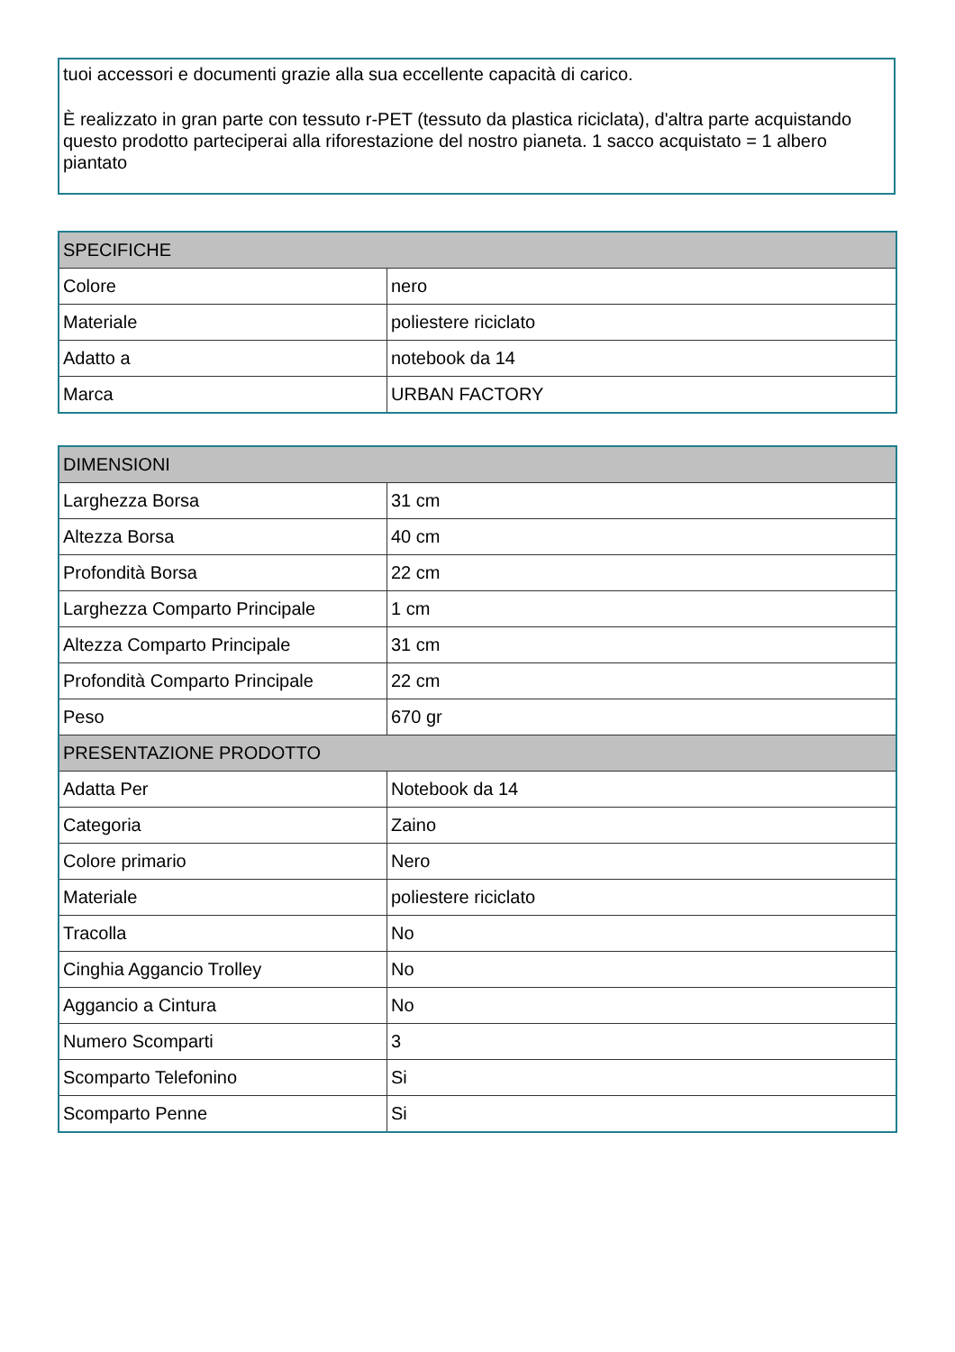tuoi accessori e documenti grazie alla sua eccellente capacità di carico.
È realizzato in gran parte con tessuto r-PET (tessuto da plastica riciclata), d'altra parte acquistando questo prodotto parteciperai alla riforestazione del nostro pianeta. 1 sacco acquistato = 1 albero piantato
| SPECIFICHE | |
| --- | --- |
| Colore | nero |
| Materiale | poliestere riciclato |
| Adatto a | notebook da 14 |
| Marca | URBAN FACTORY |
| DIMENSIONI | |
| --- | --- |
| Larghezza Borsa | 31 cm |
| Altezza Borsa | 40 cm |
| Profondità Borsa | 22 cm |
| Larghezza Comparto Principale | 1 cm |
| Altezza Comparto Principale | 31 cm |
| Profondità Comparto Principale | 22 cm |
| Peso | 670 gr |
| PRESENTAZIONE PRODOTTO | |
| Adatta Per | Notebook da 14 |
| Categoria | Zaino |
| Colore primario | Nero |
| Materiale | poliestere riciclato |
| Tracolla | No |
| Cinghia Aggancio Trolley | No |
| Aggancio a Cintura | No |
| Numero Scomparti | 3 |
| Scomparto Telefonino | Si |
| Scomparto Penne | Si |